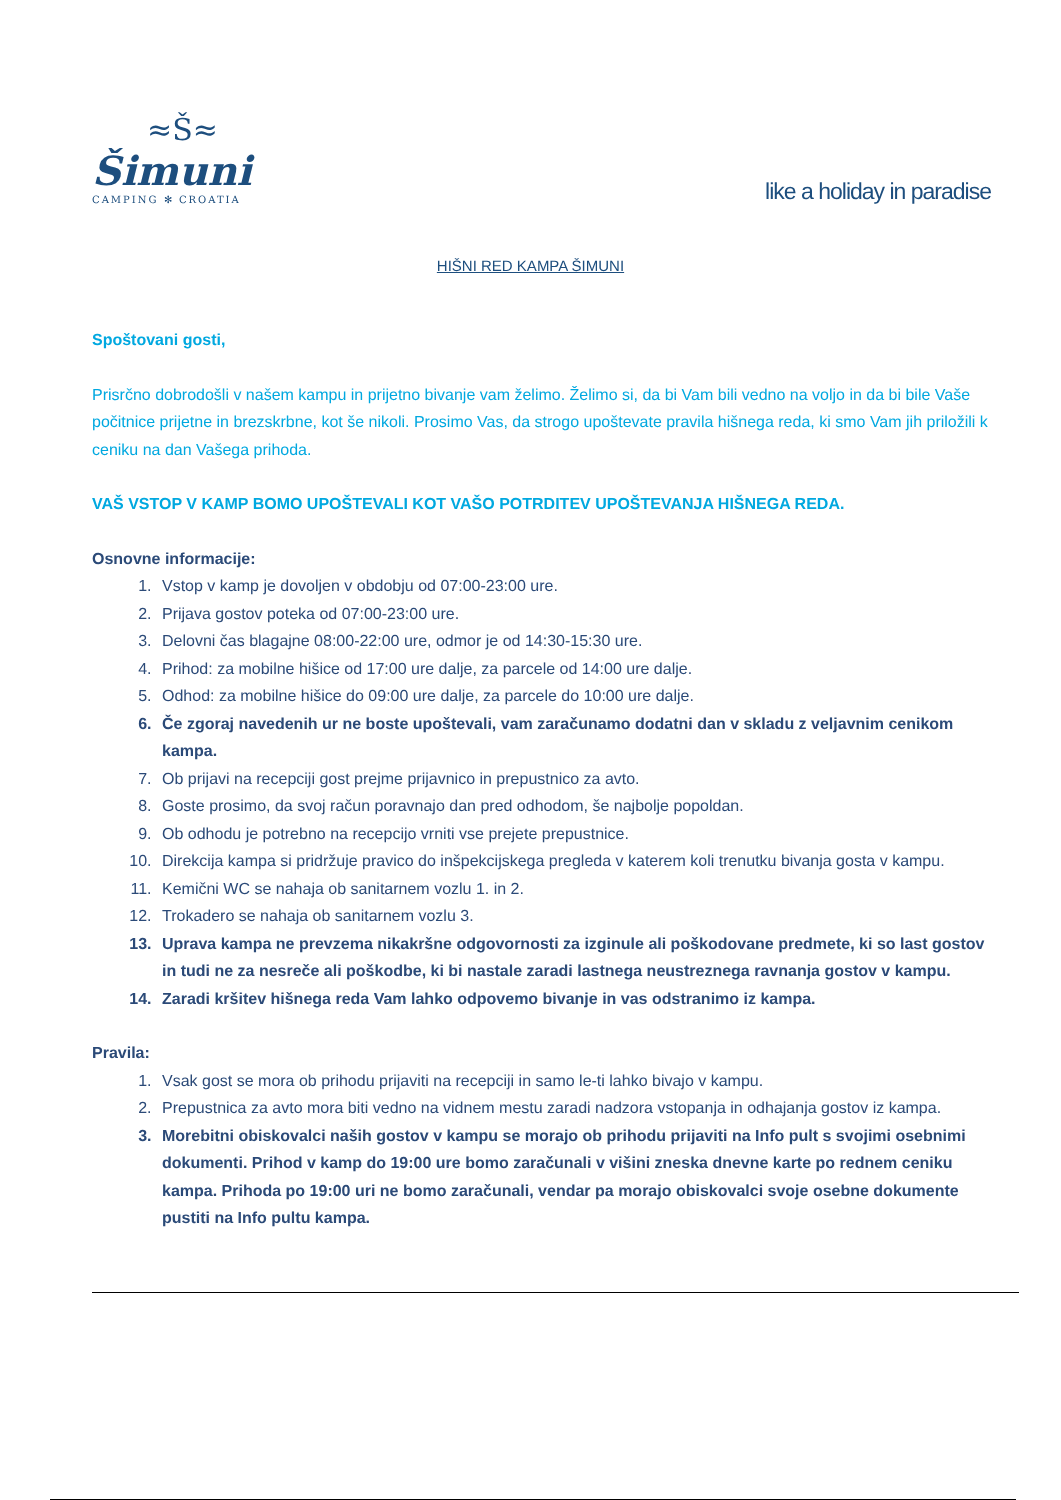≈Š≈
Šimuni
CAMPING ✻ CROATIA
like a holiday in paradise
HIŠNI RED KAMPA ŠIMUNI
Spoštovani gosti,
Prisrčno dobrodošli v našem kampu in prijetno bivanje vam želimo. Želimo si, da bi Vam bili vedno na voljo in da bi bile Vaše počitnice prijetne in brezskrbne, kot še nikoli. Prosimo Vas, da strogo upoštevate pravila hišnega reda, ki smo Vam jih priložili k ceniku na dan Vašega prihoda.
VAŠ VSTOP V KAMP BOMO UPOŠTEVALI KOT VAŠO POTRDITEV UPOŠTEVANJA HIŠNEGA REDA.
Osnovne informacije:
1. Vstop v kamp je dovoljen v obdobju od 07:00-23:00 ure.
2. Prijava gostov poteka od 07:00-23:00 ure.
3. Delovni čas blagajne 08:00-22:00 ure, odmor je od 14:30-15:30 ure.
4. Prihod: za mobilne hišice od 17:00 ure dalje, za parcele od 14:00 ure dalje.
5. Odhod: za mobilne hišice do 09:00 ure dalje, za parcele do 10:00 ure dalje.
6. Če zgoraj navedenih ur ne boste upoštevali, vam zaračunamo dodatni dan v skladu z veljavnim cenikom kampa.
7. Ob prijavi na recepciji gost prejme prijavnico in prepustnico za avto.
8. Goste prosimo, da svoj račun poravnajo dan pred odhodom, še najbolje popoldan.
9. Ob odhodu je potrebno na recepcijo vrniti vse prejete prepustnice.
10. Direkcija kampa si pridržuje pravico do inšpekcijskega pregleda v katerem koli trenutku bivanja gosta v kampu.
11. Kemični WC se nahaja ob sanitarnem vozlu 1. in 2.
12. Trokadero se nahaja ob sanitarnem vozlu 3.
13. Uprava kampa ne prevzema nikakršne odgovornosti za izginule ali poškodovane predmete, ki so last gostov in tudi ne za nesreče ali poškodbe, ki bi nastale zaradi lastnega neustreznega ravnanja gostov v kampu.
14. Zaradi kršitev hišnega reda Vam lahko odpovemo bivanje in vas odstranimo iz kampa.
Pravila:
1. Vsak gost se mora ob prihodu prijaviti na recepciji in samo le-ti lahko bivajo v kampu.
2. Prepustnica za avto mora biti vedno na vidnem mestu zaradi nadzora vstopanja in odhajanja gostov iz kampa.
3. Morebitni obiskovalci naših gostov v kampu se morajo ob prihodu prijaviti na Info pult s svojimi osebnimi dokumenti. Prihod v kamp do 19:00 ure bomo zaračunali v višini zneska dnevne karte po rednem ceniku kampa. Prihoda po 19:00 uri ne bomo zaračunali, vendar pa morajo obiskovalci svoje osebne dokumente pustiti na Info pultu kampa.